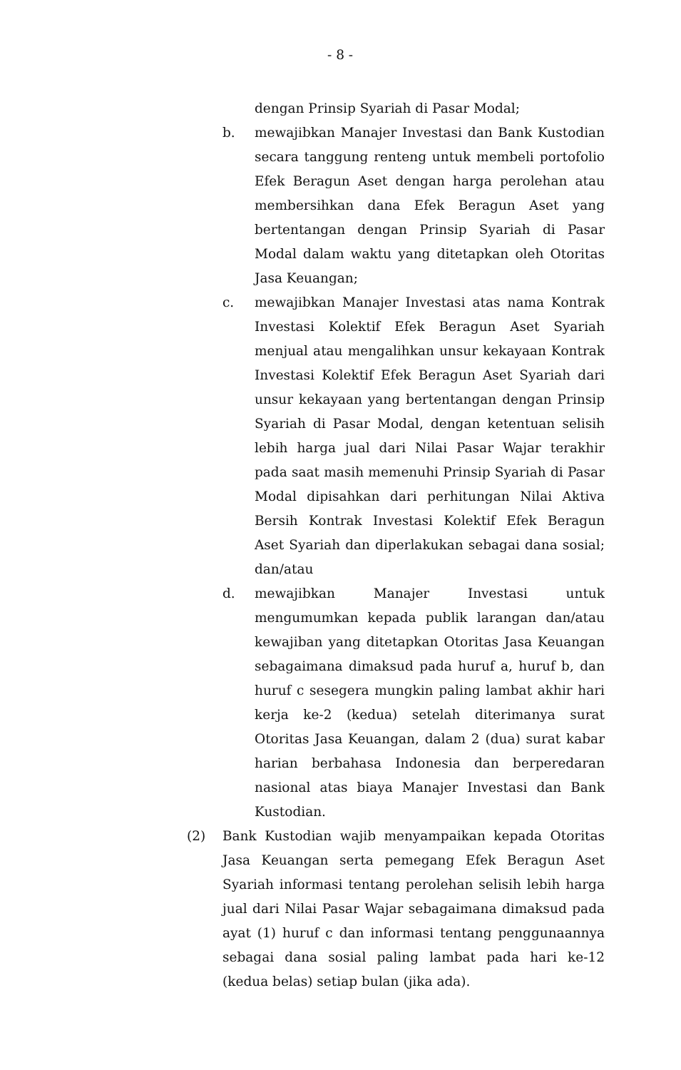- 8 -
dengan Prinsip Syariah di Pasar Modal;
b. mewajibkan Manajer Investasi dan Bank Kustodian secara tanggung renteng untuk membeli portofolio Efek Beragun Aset dengan harga perolehan atau membersihkan dana Efek Beragun Aset yang bertentangan dengan Prinsip Syariah di Pasar Modal dalam waktu yang ditetapkan oleh Otoritas Jasa Keuangan;
c. mewajibkan Manajer Investasi atas nama Kontrak Investasi Kolektif Efek Beragun Aset Syariah menjual atau mengalihkan unsur kekayaan Kontrak Investasi Kolektif Efek Beragun Aset Syariah dari unsur kekayaan yang bertentangan dengan Prinsip Syariah di Pasar Modal, dengan ketentuan selisih lebih harga jual dari Nilai Pasar Wajar terakhir pada saat masih memenuhi Prinsip Syariah di Pasar Modal dipisahkan dari perhitungan Nilai Aktiva Bersih Kontrak Investasi Kolektif Efek Beragun Aset Syariah dan diperlakukan sebagai dana sosial; dan/atau
d. mewajibkan Manajer Investasi untuk mengumumkan kepada publik larangan dan/atau kewajiban yang ditetapkan Otoritas Jasa Keuangan sebagaimana dimaksud pada huruf a, huruf b, dan huruf c sesegera mungkin paling lambat akhir hari kerja ke-2 (kedua) setelah diterimanya surat Otoritas Jasa Keuangan, dalam 2 (dua) surat kabar harian berbahasa Indonesia dan berperedaran nasional atas biaya Manajer Investasi dan Bank Kustodian.
(2) Bank Kustodian wajib menyampaikan kepada Otoritas Jasa Keuangan serta pemegang Efek Beragun Aset Syariah informasi tentang perolehan selisih lebih harga jual dari Nilai Pasar Wajar sebagaimana dimaksud pada ayat (1) huruf c dan informasi tentang penggunaannya sebagai dana sosial paling lambat pada hari ke-12 (kedua belas) setiap bulan (jika ada).